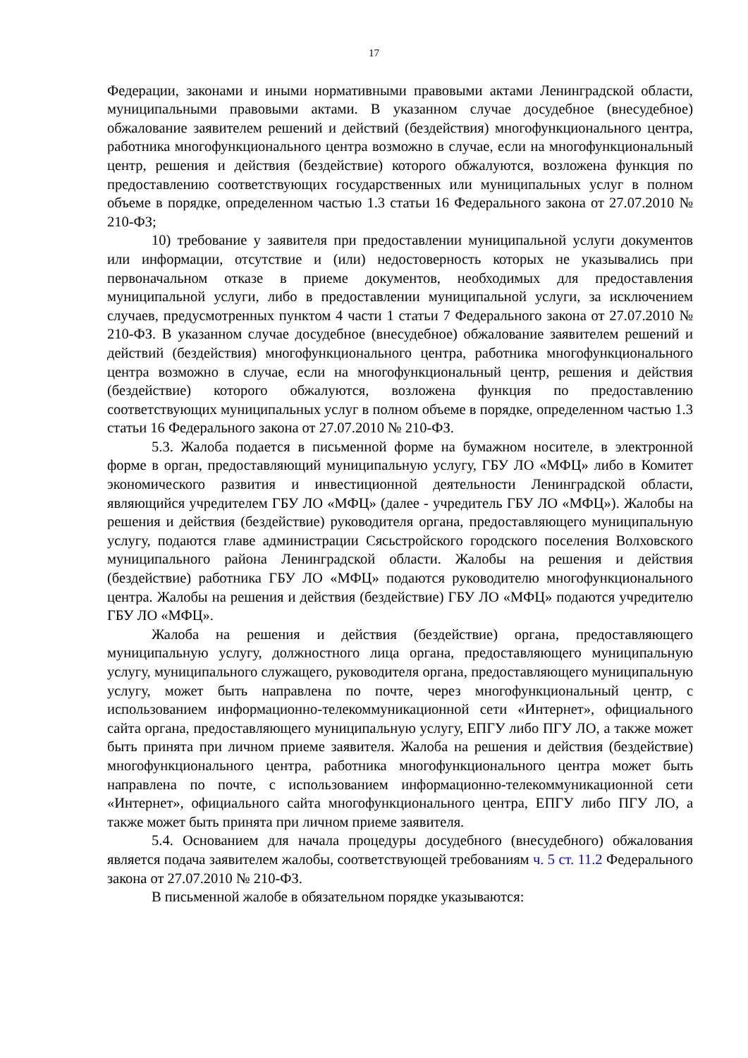17
Федерации, законами и иными нормативными правовыми актами Ленинградской области, муниципальными правовыми актами. В указанном случае досудебное (внесудебное) обжалование заявителем решений и действий (бездействия) многофункционального центра, работника многофункционального центра возможно в случае, если на многофункциональный центр, решения и действия (бездействие) которого обжалуются, возложена функция по предоставлению соответствующих государственных или муниципальных услуг в полном объеме в порядке, определенном частью 1.3 статьи 16 Федерального закона от 27.07.2010 № 210-ФЗ;
10) требование у заявителя при предоставлении муниципальной услуги документов или информации, отсутствие и (или) недостоверность которых не указывались при первоначальном отказе в приеме документов, необходимых для предоставления муниципальной услуги, либо в предоставлении муниципальной услуги, за исключением случаев, предусмотренных пунктом 4 части 1 статьи 7 Федерального закона от 27.07.2010 № 210-ФЗ. В указанном случае досудебное (внесудебное) обжалование заявителем решений и действий (бездействия) многофункционального центра, работника многофункционального центра возможно в случае, если на многофункциональный центр, решения и действия (бездействие) которого обжалуются, возложена функция по предоставлению соответствующих муниципальных услуг в полном объеме в порядке, определенном частью 1.3 статьи 16 Федерального закона от 27.07.2010 № 210-ФЗ.
5.3. Жалоба подается в письменной форме на бумажном носителе, в электронной форме в орган, предоставляющий муниципальную услугу, ГБУ ЛО «МФЦ» либо в Комитет экономического развития и инвестиционной деятельности Ленинградской области, являющийся учредителем ГБУ ЛО «МФЦ» (далее - учредитель ГБУ ЛО «МФЦ»). Жалобы на решения и действия (бездействие) руководителя органа, предоставляющего муниципальную услугу, подаются главе администрации Сясьстройского городского поселения Волховского муниципального района Ленинградской области. Жалобы на решения и действия (бездействие) работника ГБУ ЛО «МФЦ» подаются руководителю многофункционального центра. Жалобы на решения и действия (бездействие) ГБУ ЛО «МФЦ» подаются учредителю ГБУ ЛО «МФЦ».
Жалоба на решения и действия (бездействие) органа, предоставляющего муниципальную услугу, должностного лица органа, предоставляющего муниципальную услугу, муниципального служащего, руководителя органа, предоставляющего муниципальную услугу, может быть направлена по почте, через многофункциональный центр, с использованием информационно-телекоммуникационной сети «Интернет», официального сайта органа, предоставляющего муниципальную услугу, ЕПГУ либо ПГУ ЛО, а также может быть принята при личном приеме заявителя. Жалоба на решения и действия (бездействие) многофункционального центра, работника многофункционального центра может быть направлена по почте, с использованием информационно-телекоммуникационной сети «Интернет», официального сайта многофункционального центра, ЕПГУ либо ПГУ ЛО, а также может быть принята при личном приеме заявителя.
5.4. Основанием для начала процедуры досудебного (внесудебного) обжалования является подача заявителем жалобы, соответствующей требованиям ч. 5 ст. 11.2 Федерального закона от 27.07.2010 № 210-ФЗ.
В письменной жалобе в обязательном порядке указываются: